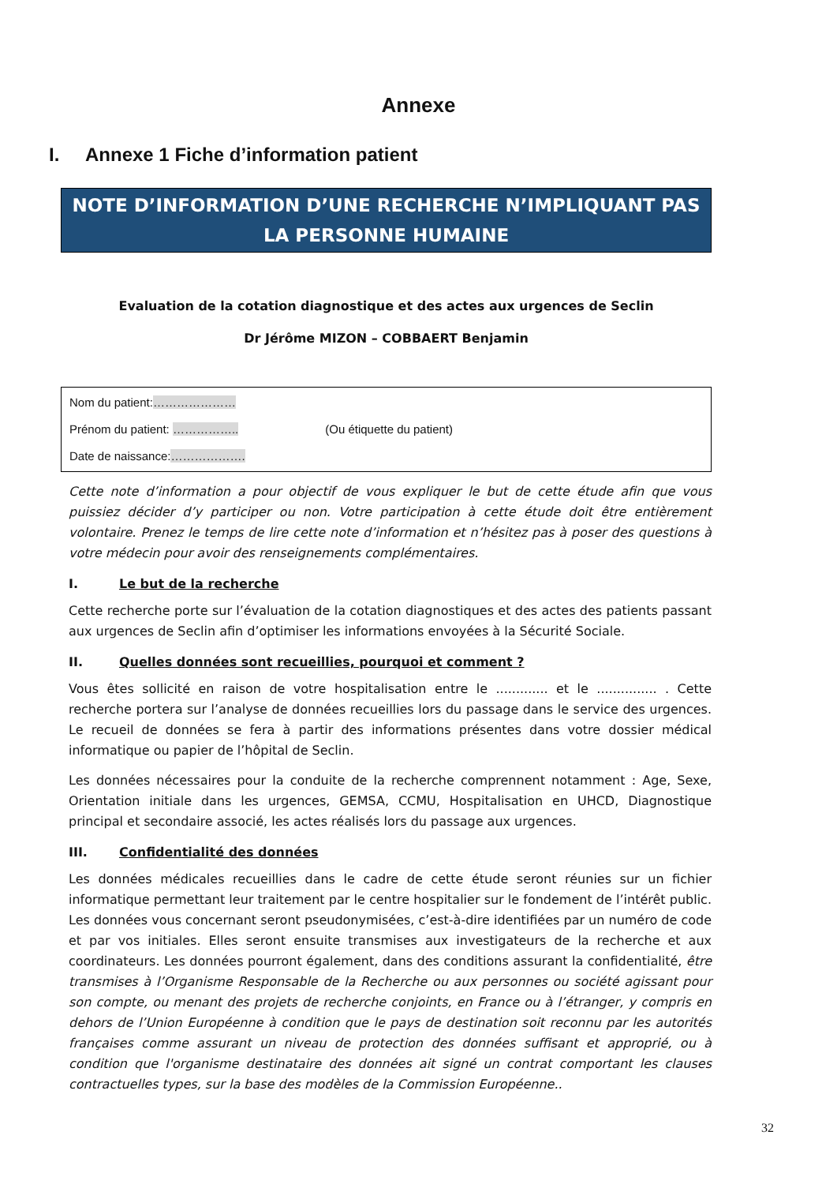Annexe
I. Annexe 1 Fiche d’information patient
NOTE D’INFORMATION D’UNE RECHERCHE N’IMPLIQUANT PAS LA PERSONNE HUMAINE
Evaluation de la cotation diagnostique et des actes aux urgences de Seclin
Dr Jérôme MIZON – COBBAERT Benjamin
Nom du patient:…………………
Prénom du patient: …………….. (Ou étiquette du patient)
Date de naissance:……………….
Cette note d’information a pour objectif de vous expliquer le but de cette étude afin que vous puissiez décider d’y participer ou non. Votre participation à cette étude doit être entièrement volontaire. Prenez le temps de lire cette note d’information et n’hésitez pas à poser des questions à votre médecin pour avoir des renseignements complémentaires.
I. Le but de la recherche
Cette recherche porte sur l’évaluation de la cotation diagnostiques et des actes des patients passant aux urgences de Seclin afin d’optimiser les informations envoyées à la Sécurité Sociale.
II. Quelles données sont recueillies, pourquoi et comment ?
Vous êtes sollicité en raison de votre hospitalisation entre le ............. et le ............... . Cette recherche portera sur l’analyse de données recueillies lors du passage dans le service des urgences. Le recueil de données se fera à partir des informations présentes dans votre dossier médical informatique ou papier de l’hôpital de Seclin.
Les données nécessaires pour la conduite de la recherche comprennent notamment : Age, Sexe, Orientation initiale dans les urgences, GEMSA, CCMU, Hospitalisation en UHCD, Diagnostique principal et secondaire associé, les actes réalisés lors du passage aux urgences.
III. Confidentialité des données
Les données médicales recueillies dans le cadre de cette étude seront réunies sur un fichier informatique permettant leur traitement par le centre hospitalier sur le fondement de l’intérêt public. Les données vous concernant seront pseudonymisées, c’est-à-dire identifiées par un numéro de code et par vos initiales. Elles seront ensuite transmises aux investigateurs de la recherche et aux coordinateurs. Les données pourront également, dans des conditions assurant la confidentialité, être transmises à l’Organisme Responsable de la Recherche ou aux personnes ou société agissant pour son compte, ou menant des projets de recherche conjoints, en France ou à l’étranger, y compris en dehors de l’Union Européenne à condition que le pays de destination soit reconnu par les autorités françaises comme assurant un niveau de protection des données suffisant et approprié, ou à condition que l'organisme destinataire des données ait signé un contrat comportant les clauses contractuelles types, sur la base des modèles de la Commission Européenne..
32